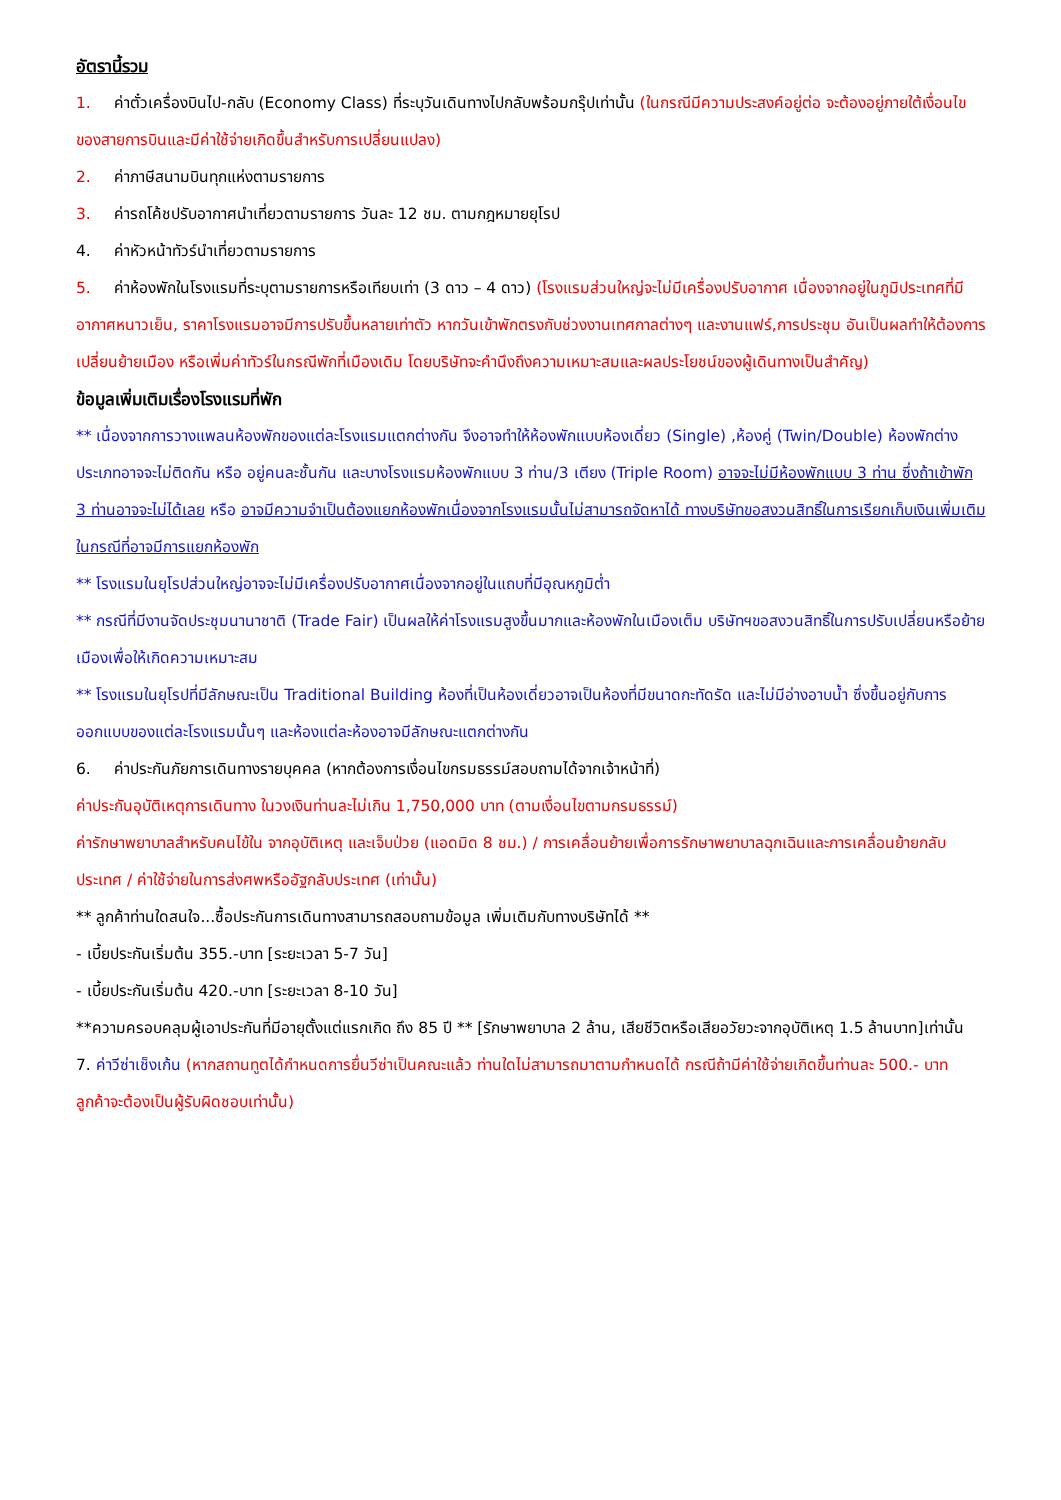อัตรานี้รวม
1. ค่าตั๋วเครื่องบินไป-กลับ (Economy Class) ที่ระบุวันเดินทางไปกลับพร้อมกรุ๊ปเท่านั้น (ในกรณีมีความประสงค์อยู่ต่อ จะต้องอยู่ภายใต้เงื่อนไขของสายการบินและมีค่าใช้จ่ายเกิดขึ้นสำหรับการเปลี่ยนแปลง)
2. ค่าภาษีสนามบินทุกแห่งตามรายการ
3. ค่ารถโค้ชปรับอากาศนำเที่ยวตามรายการ วันละ 12 ชม. ตามกฎหมายยุโรป
4. ค่าหัวหน้าทัวร์นำเที่ยวตามรายการ
5. ค่าห้องพักในโรงแรมที่ระบุตามรายการหรือเทียบเท่า (3 ดาว – 4 ดาว) (โรงแรมส่วนใหญ่จะไม่มีเครื่องปรับอากาศ เนื่องจากอยู่ในภูมิประเทศที่มีอากาศหนาวเย็น, ราคาโรงแรมอาจมีการปรับขึ้นหลายเท่าตัว หากวันเข้าพักตรงกับช่วงงานเทศกาลต่างๆ และงานแฟร์,การประชุม อันเป็นผลทำให้ต้องการเปลี่ยนย้ายเมือง หรือเพิ่มค่าทัวร์ในกรณีพักที่เมืองเดิม โดยบริษัทจะคำนึงถึงความเหมาะสมและผลประโยชน์ของผู้เดินทางเป็นสำคัญ)
ข้อมูลเพิ่มเติมเรื่องโรงแรมที่พัก
** เนื่องจากการวางแพลนห้องพักของแต่ละโรงแรมแตกต่างกัน จึงอาจทำให้ห้องพักแบบห้องเดี่ยว (Single) ,ห้องคู่ (Twin/Double) ห้องพักต่างประเภทอาจจะไม่ติดกัน หรือ อยู่คนละชั้นกัน และบางโรงแรมห้องพักแบบ 3 ท่าน/3 เตียง (Triple Room) อาจจะไม่มีห้องพักแบบ 3 ท่าน ซึ่งถ้าเข้าพัก 3 ท่านอาจจะไม่ได้เลย หรือ อาจมีความจำเป็นต้องแยกห้องพักเนื่องจากโรงแรมนั้นไม่สามารถจัดหาได้ ทางบริษัทขอสงวนสิทธิ์ในการเรียกเก็บเงินเพิ่มเติมในกรณีที่อาจมีการแยกห้องพัก
** โรงแรมในยุโรปส่วนใหญ่อาจจะไม่มีเครื่องปรับอากาศเนื่องจากอยู่ในแถบที่มีอุณหภูมิต่ำ
** กรณีที่มีงานจัดประชุมนานาชาติ (Trade Fair) เป็นผลให้ค่าโรงแรมสูงขึ้นมากและห้องพักในเมืองเต็ม บริษัทฯขอสงวนสิทธิ์ในการปรับเปลี่ยนหรือย้ายเมืองเพื่อให้เกิดความเหมาะสม
** โรงแรมในยุโรปที่มีลักษณะเป็น Traditional Building ห้องที่เป็นห้องเดี่ยวอาจเป็นห้องที่มีขนาดกะทัดรัด และไม่มีอ่างอาบน้ำ ซึ่งขึ้นอยู่กับการออกแบบของแต่ละโรงแรมนั้นๆ และห้องแต่ละห้องอาจมีลักษณะแตกต่างกัน
6. ค่าประกันภัยการเดินทางรายบุคคล (หากต้องการเงื่อนไขกรมธรรม์สอบถามได้จากเจ้าหน้าที่)
ค่าประกันอุบัติเหตุการเดินทาง ในวงเงินท่านละไม่เกิน 1,750,000 บาท (ตามเงื่อนไขตามกรมธรรม์)
ค่ารักษาพยาบาลสำหรับคนไข้ใน จากอุบัติเหตุ และเจ็บป่วย (แอดมิด 8 ชม.) / การเคลื่อนย้ายเพื่อการรักษาพยาบาลฉุกเฉินและการเคลื่อนย้ายกลับประเทศ / ค่าใช้จ่ายในการส่งศพหรืออัฐกลับประเทศ (เท่านั้น)
** ลูกค้าท่านใดสนใจ...ซื้อประกันการเดินทางสามารถสอบถามข้อมูล เพิ่มเติมกับทางบริษัทได้ **
- เบี้ยประกันเริ่มต้น 355.-บาท [ระยะเวลา 5-7 วัน]
- เบี้ยประกันเริ่มต้น 420.-บาท [ระยะเวลา 8-10 วัน]
**ความครอบคลุมผู้เอาประกันที่มีอายุตั้งแต่แรกเกิด ถึง 85 ปี ** [รักษาพยาบาล 2 ล้าน, เสียชีวิตหรือเสียอวัยวะจากอุบัติเหตุ 1.5 ล้านบาท]เท่านั้น
7. ค่าวีซ่าเช็งเก้น (หากสถานทูตได้กำหนดการยื่นวีซ่าเป็นคณะแล้ว ท่านใดไม่สามารถมาตามกำหนดได้ กรณีถ้ามีค่าใช้จ่ายเกิดขึ้นท่านละ 500.- บาท ลูกค้าจะต้องเป็นผู้รับผิดชอบเท่านั้น)